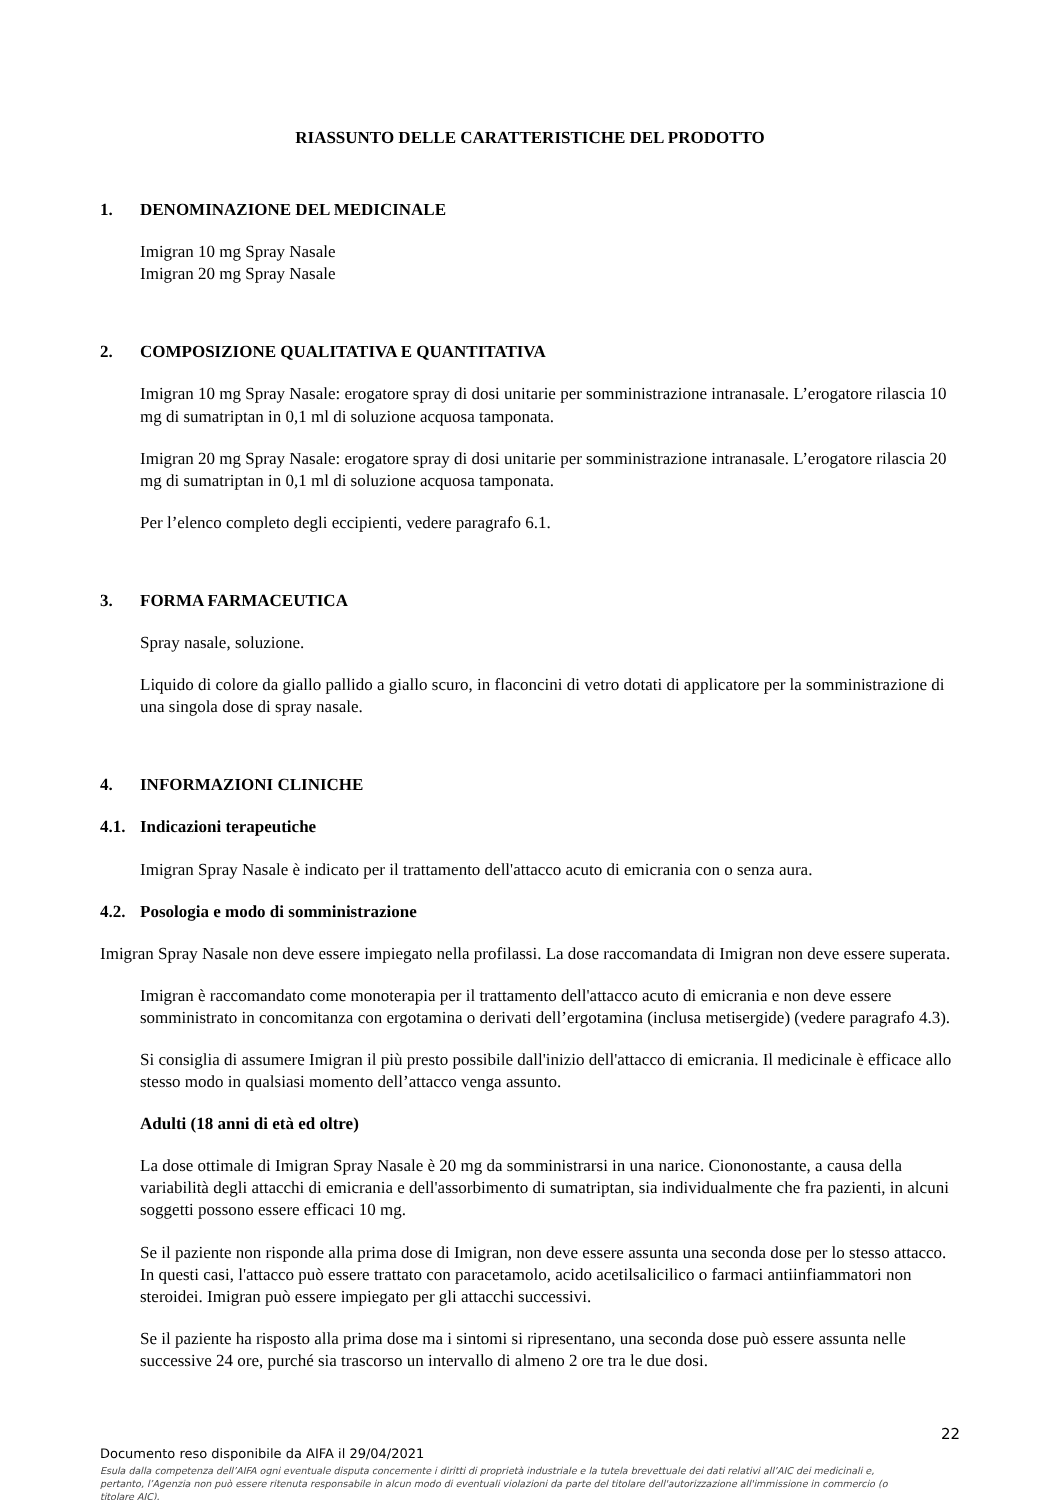RIASSUNTO DELLE CARATTERISTICHE DEL PRODOTTO
1. DENOMINAZIONE DEL MEDICINALE
Imigran 10 mg Spray Nasale
Imigran 20 mg Spray Nasale
2. COMPOSIZIONE QUALITATIVA E QUANTITATIVA
Imigran 10 mg Spray Nasale: erogatore spray di dosi unitarie per somministrazione intranasale. L’erogatore rilascia 10 mg di sumatriptan in 0,1 ml di soluzione acquosa tamponata.
Imigran 20 mg Spray Nasale: erogatore spray di dosi unitarie per somministrazione intranasale. L’erogatore rilascia 20 mg di sumatriptan in 0,1 ml di soluzione acquosa tamponata.
Per l’elenco completo degli eccipienti, vedere paragrafo 6.1.
3. FORMA FARMACEUTICA
Spray nasale, soluzione.
Liquido di colore da giallo pallido a giallo scuro, in flaconcini di vetro dotati di applicatore per la somministrazione di una singola dose di spray nasale.
4. INFORMAZIONI CLINICHE
4.1. Indicazioni terapeutiche
Imigran Spray Nasale è indicato per il trattamento dell'attacco acuto di emicrania con o senza aura.
4.2. Posologia e modo di somministrazione
Imigran Spray Nasale non deve essere impiegato nella profilassi. La dose raccomandata di Imigran non deve essere superata.
Imigran è raccomandato come monoterapia per il trattamento dell'attacco acuto di emicrania e non deve essere somministrato in concomitanza con ergotamina o derivati dell’ergotamina (inclusa metisergide) (vedere paragrafo 4.3).
Si consiglia di assumere Imigran il più presto possibile dall'inizio dell'attacco di emicrania. Il medicinale è efficace allo stesso modo in qualsiasi momento dell’attacco venga assunto.
Adulti (18 anni di età ed oltre)
La dose ottimale di Imigran Spray Nasale è 20 mg da somministrarsi in una narice. Ciononostante, a causa della variabilità degli attacchi di emicrania e dell'assorbimento di sumatriptan, sia individualmente che fra pazienti, in alcuni soggetti possono essere efficaci 10 mg.
Se il paziente non risponde alla prima dose di Imigran, non deve essere assunta una seconda dose per lo stesso attacco. In questi casi, l'attacco può essere trattato con paracetamolo, acido acetilsalicilico o farmaci antiinfiammatori non steroidei. Imigran può essere impiegato per gli attacchi successivi.
Se il paziente ha risposto alla prima dose ma i sintomi si ripresentano, una seconda dose può essere assunta nelle successive 24 ore, purché sia trascorso un intervallo di almeno 2 ore tra le due dosi.
22
Documento reso disponibile da AIFA il 29/04/2021
Esula dalla competenza dell’AIFA ogni eventuale disputa concernente i diritti di proprietà industriale e la tutela brevettuale dei dati relativi all’AIC dei medicinali e, pertanto, l’Agenzia non può essere ritenuta responsabile in alcun modo di eventuali violazioni da parte del titolare dell'autorizzazione all'immissione in commercio (o titolare AIC).